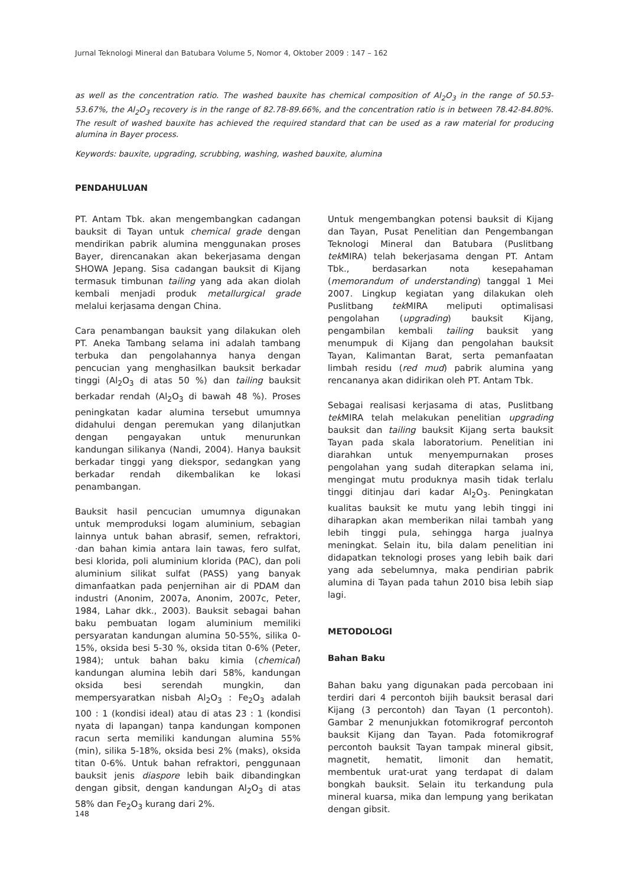Jurnal Teknologi Mineral dan Batubara Volume 5, Nomor 4, Oktober 2009 : 147 – 162
as well as the concentration ratio. The washed bauxite has chemical composition of Al<sub>2</sub>O<sub>3</sub> in the range of 50.53-53.67%, the Al<sub>2</sub>O<sub>3</sub> recovery is in the range of 82.78-89.66%, and the concentration ratio is in between 78.42-84.80%. The result of washed bauxite has achieved the required standard that can be used as a raw material for producing alumina in Bayer process.
Keywords: bauxite, upgrading, scrubbing, washing, washed bauxite, alumina
PENDAHULUAN
PT. Antam Tbk. akan mengembangkan cadangan bauksit di Tayan untuk chemical grade dengan mendirikan pabrik alumina menggunakan proses Bayer, direncanakan akan bekerjasama dengan SHOWA Jepang. Sisa cadangan bauksit di Kijang termasuk timbunan tailing yang ada akan diolah kembali menjadi produk metallurgical grade melalui kerjasama dengan China.
Cara penambangan bauksit yang dilakukan oleh PT. Aneka Tambang selama ini adalah tambang terbuka dan pengolahannya hanya dengan pencucian yang menghasilkan bauksit berkadar tinggi (Al<sub>2</sub>O<sub>3</sub> di atas 50 %) dan tailing bauksit berkadar rendah (Al<sub>2</sub>O<sub>3</sub> di bawah 48 %). Proses peningkatan kadar alumina tersebut umumnya didahului dengan peremukan yang dilanjutkan dengan pengayakan untuk menurunkan kandungan silikanya (Nandi, 2004). Hanya bauksit berkadar tinggi yang diekspor, sedangkan yang berkadar rendah dikembalikan ke lokasi penambangan.
Bauksit hasil pencucian umumnya digunakan untuk memproduksi logam aluminium, sebagian lainnya untuk bahan abrasif, semen, refraktori, ·dan bahan kimia antara lain tawas, fero sulfat, besi klorida, poli aluminium klorida (PAC), dan poli aluminium silikat sulfat (PASS) yang banyak dimanfaatkan pada penjernihan air di PDAM dan industri (Anonim, 2007a, Anonim, 2007c, Peter, 1984, Lahar dkk., 2003). Bauksit sebagai bahan baku pembuatan logam aluminium memiliki persyaratan kandungan alumina 50-55%, silika 0-15%, oksida besi 5-30 %, oksida titan 0-6% (Peter, 1984); untuk bahan baku kimia (chemical) kandungan alumina lebih dari 58%, kandungan oksida besi serendah mungkin, dan mempersyaratkan nisbah Al<sub>2</sub>O<sub>3</sub> : Fe<sub>2</sub>O<sub>3</sub> adalah 100 : 1 (kondisi ideal) atau di atas 23 : 1 (kondisi nyata di lapangan) tanpa kandungan komponen racun serta memiliki kandungan alumina 55% (min), silika 5-18%, oksida besi 2% (maks), oksida titan 0-6%. Untuk bahan refraktori, penggunaan bauksit jenis diaspore lebih baik dibandingkan dengan gibsit, dengan kandungan Al<sub>2</sub>O<sub>3</sub> di atas 58% dan Fe<sub>2</sub>O<sub>3</sub> kurang dari 2%.
Untuk mengembangkan potensi bauksit di Kijang dan Tayan, Pusat Penelitian dan Pengembangan Teknologi Mineral dan Batubara (Puslitbang tek MIRA) telah bekerjasama dengan PT. Antam Tbk., berdasarkan nota kesepahaman (memorandum of understanding) tanggal 1 Mei 2007. Lingkup kegiatan yang dilakukan oleh Puslitbang tek MIRA meliputi optimalisasi pengolahan (upgrading) bauksit Kijang, pengambilan kembali tailing bauksit yang menumpuk di Kijang dan pengolahan bauksit Tayan, Kalimantan Barat, serta pemanfaatan limbah residu (red mud) pabrik alumina yang rencananya akan didirikan oleh PT. Antam Tbk.
Sebagai realisasi kerjasama di atas, Puslitbang tek MIRA telah melakukan penelitian upgrading bauksit dan tailing bauksit Kijang serta bauksit Tayan pada skala laboratorium. Penelitian ini diarahkan untuk menyempurnakan proses pengolahan yang sudah diterapkan selama ini, mengingat mutu produknya masih tidak terlalu tinggi ditinjau dari kadar Al<sub>2</sub>O<sub>3</sub>. Peningkatan kualitas bauksit ke mutu yang lebih tinggi ini diharapkan akan memberikan nilai tambah yang lebih tinggi pula, sehingga harga jualnya meningkat. Selain itu, bila dalam penelitian ini didapatkan teknologi proses yang lebih baik dari yang ada sebelumnya, maka pendirian pabrik alumina di Tayan pada tahun 2010 bisa lebih siap lagi.
METODOLOGI
Bahan Baku
Bahan baku yang digunakan pada percobaan ini terdiri dari 4 percontoh bijih bauksit berasal dari Kijang (3 percontoh) dan Tayan (1 percontoh). Gambar 2 menunjukkan fotomikrograf percontoh bauksit Kijang dan Tayan. Pada fotomikrograf percontoh bauksit Tayan tampak mineral gibsit, magnetit, hematit, limonit dan hematit, membentuk urat-urat yang terdapat di dalam bongkah bauksit. Selain itu terkandung pula mineral kuarsa, mika dan lempung yang berikatan dengan gibsit.
148